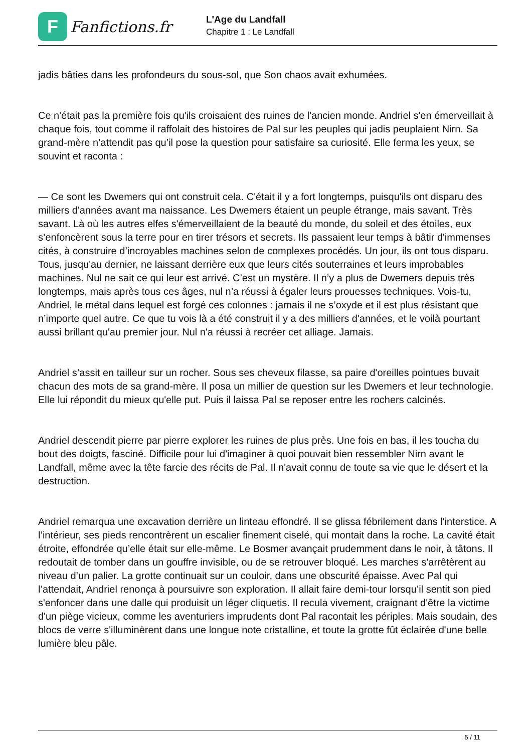F
Fanfictions.fr
L'Age du Landfall
Chapitre 1 : Le Landfall
jadis bâties dans les profondeurs du sous-sol, que Son chaos avait exhumées.
Ce n'était pas la première fois qu'ils croisaient des ruines de l'ancien monde. Andriel s'en émerveillait à chaque fois, tout comme il raffolait des histoires de Pal sur les peuples qui jadis peuplaient Nirn. Sa grand-mère n’attendit pas qu’il pose la question pour satisfaire sa curiosité. Elle ferma les yeux, se souvint et raconta :
— Ce sont les Dwemers qui ont construit cela. C'était il y a fort longtemps, puisqu'ils ont disparu des milliers d'années avant ma naissance. Les Dwemers étaient un peuple étrange, mais savant. Très savant. Là où les autres elfes s'émerveillaient de la beauté du monde, du soleil et des étoiles, eux s’enfoncèrent sous la terre pour en tirer trésors et secrets. Ils passaient leur temps à bâtir d'immenses cités, à construire d’incroyables machines selon de complexes procédés. Un jour, ils ont tous disparu. Tous, jusqu'au dernier, ne laissant derrière eux que leurs cités souterraines et leurs improbables machines. Nul ne sait ce qui leur est arrivé. C’est un mystère. Il n’y a plus de Dwemers depuis très longtemps, mais après tous ces âges, nul n’a réussi à égaler leurs prouesses techniques. Vois-tu, Andriel, le métal dans lequel est forgé ces colonnes : jamais il ne s’oxyde et il est plus résistant que n’importe quel autre. Ce que tu vois là a été construit il y a des milliers d'années, et le voilà pourtant aussi brillant qu'au premier jour. Nul n'a réussi à recréer cet alliage. Jamais.
Andriel s’assit en tailleur sur un rocher. Sous ses cheveux filasse, sa paire d'oreilles pointues buvait chacun des mots de sa grand-mère. Il posa un millier de question sur les Dwemers et leur technologie. Elle lui répondit du mieux qu'elle put. Puis il laissa Pal se reposer entre les rochers calcinés.
Andriel descendit pierre par pierre explorer les ruines de plus près. Une fois en bas, il les toucha du bout des doigts, fasciné. Difficile pour lui d'imaginer à quoi pouvait bien ressembler Nirn avant le Landfall, même avec la tête farcie des récits de Pal. Il n'avait connu de toute sa vie que le désert et la destruction.
Andriel remarqua une excavation derrière un linteau effondré. Il se glissa fébrilement dans l'interstice. A l’intérieur, ses pieds rencontrèrent un escalier finement ciselé, qui montait dans la roche. La cavité était étroite, effondrée qu’elle était sur elle-même. Le Bosmer avançait prudemment dans le noir, à tâtons. Il redoutait de tomber dans un gouffre invisible, ou de se retrouver bloqué. Les marches s'arrêtèrent au niveau d’un palier. La grotte continuait sur un couloir, dans une obscurité épaisse. Avec Pal qui l’attendait, Andriel renonça à poursuivre son exploration. Il allait faire demi-tour lorsqu’il sentit son pied s'enfoncer dans une dalle qui produisit un léger cliquetis. Il recula vivement, craignant d'être la victime d'un piège vicieux, comme les aventuriers imprudents dont Pal racontait les périples. Mais soudain, des blocs de verre s'illuminèrent dans une longue note cristalline, et toute la grotte fût éclairée d'une belle lumière bleu pâle.
5 / 11